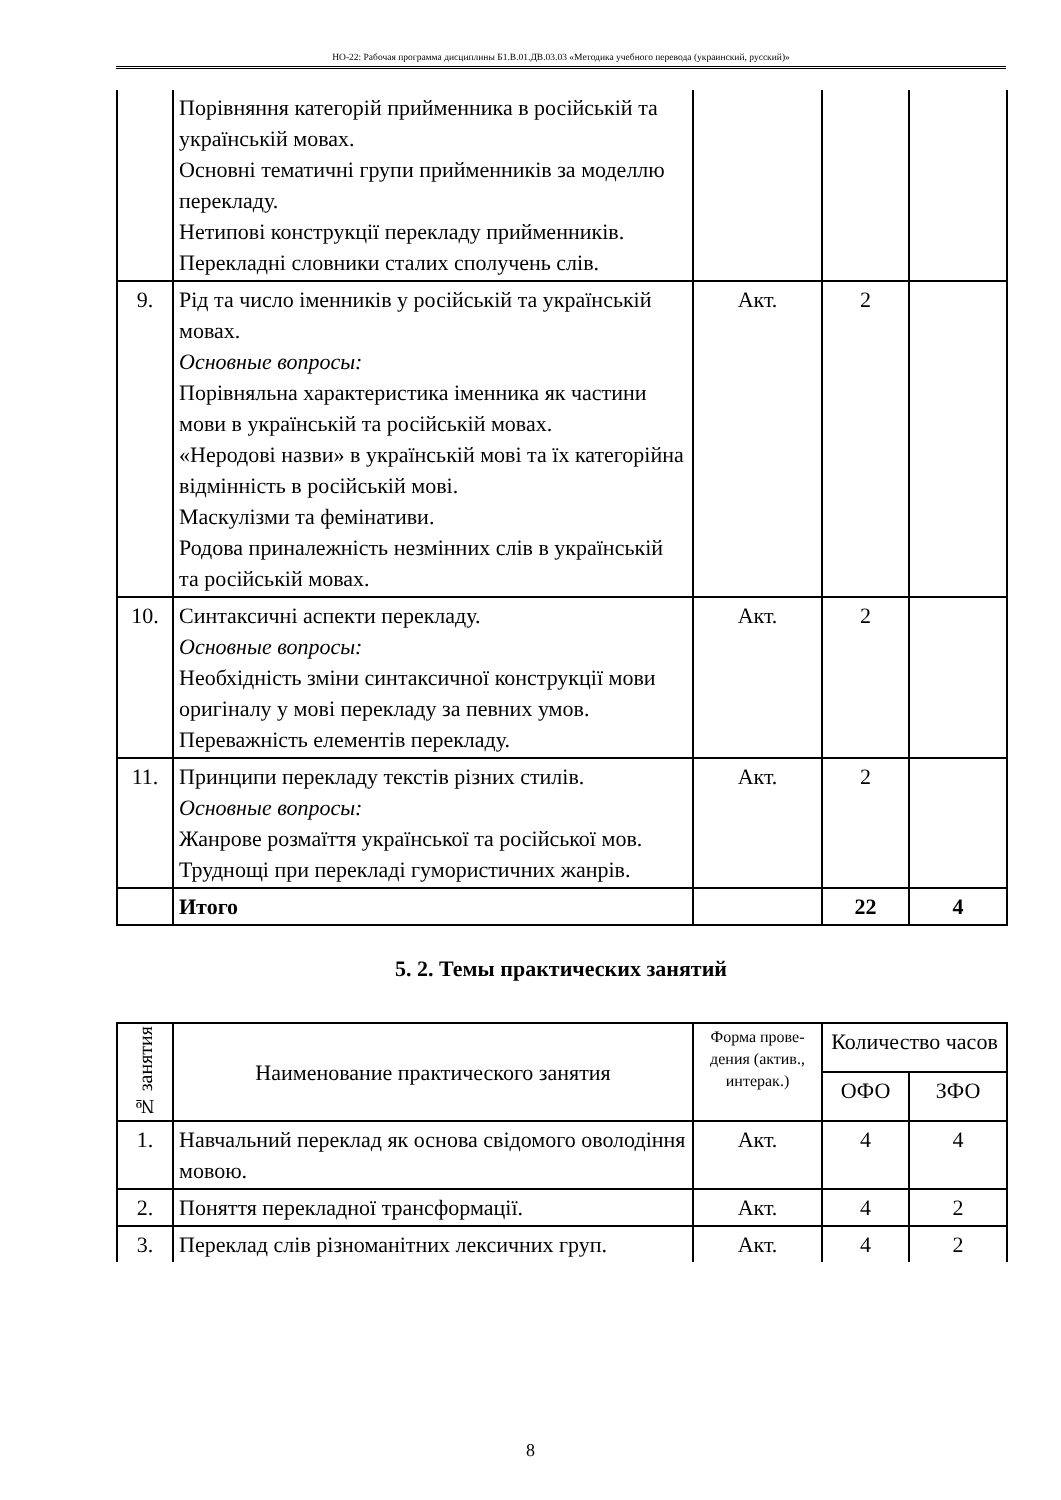НО-22: Рабочая программа дисциплины Б1.В.01.ДВ.03.03 «Методика учебного перевода (украинский, русский)»
| | Порівняння категорій прийменника в російській та українській мовах. Основні тематичні групи прийменників за моделлю перекладу. Нетипові конструкції перекладу прийменників. Перекладні словники сталих сполучень слів. | | | |
| 9. | Рід та число іменників у російській та українській мовах. Основные вопросы: Порівняльна характеристика іменника як частини мови в українській та російській мовах. «Неродові назви» в українській мові та їх категорійна відмінність в російській мові. Маскулізми та фемінативи. Родова приналежність незмінних слів в українській та російській мовах. | Акт. | 2 | |
| 10. | Синтаксичні аспекти перекладу. Основные вопросы: Необхідність зміни синтаксичної конструкції мови оригіналу у мові перекладу за певних умов. Переважність елементів перекладу. | Акт. | 2 | |
| 11. | Принципи перекладу текстів різних стилів. Основные вопросы: Жанрове розмаїття української та російської мов. Труднощі при перекладі гумористичних жанрів. | Акт. | 2 | |
| | Итого | | 22 | 4 |
5. 2. Темы практических занятий
| № занятия | Наименование практического занятия | Форма прове-дения (актив., интерак.) | Количество часов | |
| --- | --- | --- | --- | --- |
| | | | ОФО | ЗФО |
| 1. | Навчальний переклад як основа свідомого оволодіння мовою. | Акт. | 4 | 4 |
| 2. | Поняття перекладної трансформації. | Акт. | 4 | 2 |
| 3. | Переклад слів різноманітних лексичних груп. | Акт. | 4 | 2 |
8